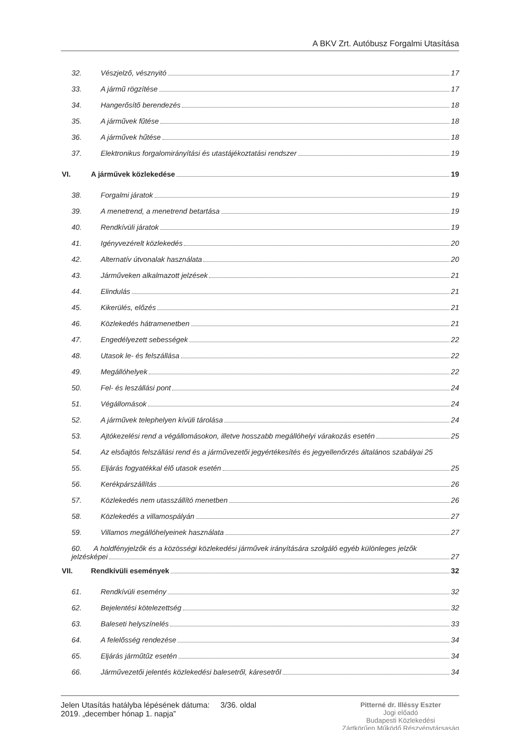A BKV Zrt. Autóbusz Forgalmi Utasítása
32. Vészjelző, vésznyitó 17
33. A jármű rögzítése 17
34. Hangerősítő berendezés 18
35. A járművek fűtése 18
36. A járművek hűtése 18
37. Elektronikus forgalomirányítási és utastájékoztatási rendszer 19
VI. A járművek közlekedése 19
38. Forgalmi járatok 19
39. A menetrend, a menetrend betartása 19
40. Rendkívüli járatok 19
41. Igényvezérelt közlekedés 20
42. Alternatív útvonalak használata 20
43. Járműveken alkalmazott jelzések 21
44. Elindulás 21
45. Kikerülés, előzés 21
46. Közlekedés hátramenetben 21
47. Engedélyezett sebességek 22
48. Utasok le- és felszállása 22
49. Megállóhelyek 22
50. Fel- és leszállási pont 24
51. Végállomások 24
52. A járművek telephelyen kívüli tárolása 24
53. Ajtókezelési rend a végállomásokon, illetve hosszabb megállóhelyi várakozás esetén 25
54. Az elsőajtós felszállási rend és a járművezetői jegyértékesítés és jegyellenőrzés általános szabályai 25
55. Eljárás fogyatékkal élő utasok esetén 25
56. Kerékpárszállítás 26
57. Közlekedés nem utasszállító menetben 26
58. Közlekedés a villamospályán 27
59. Villamos megállóhelyeinek használata 27
60. A holdfényjelzők és a közösségi közlekedési járművek irányítására szolgáló egyéb különleges jelzők
jelzésképei 27
VII. Rendkívüli események 32
61. Rendkívüli esemény 32
62. Bejelentési kötelezettség 32
63. Baleseti helyszínelés 33
64. A felelősség rendezése 34
65. Eljárás járműtűz esetén 34
66. Járművezetői jelentés közlekedési balesetről, káresetről 34
Jelen Utasítás hatályba lépésének dátuma: 3/36. oldal
2019. „december hónap 1. napja”
Pitterné dr. Illéssy Eszter
Jogi előadó
Budapesti Közlekedési
Zártkörűen Működő Részvénytársaság